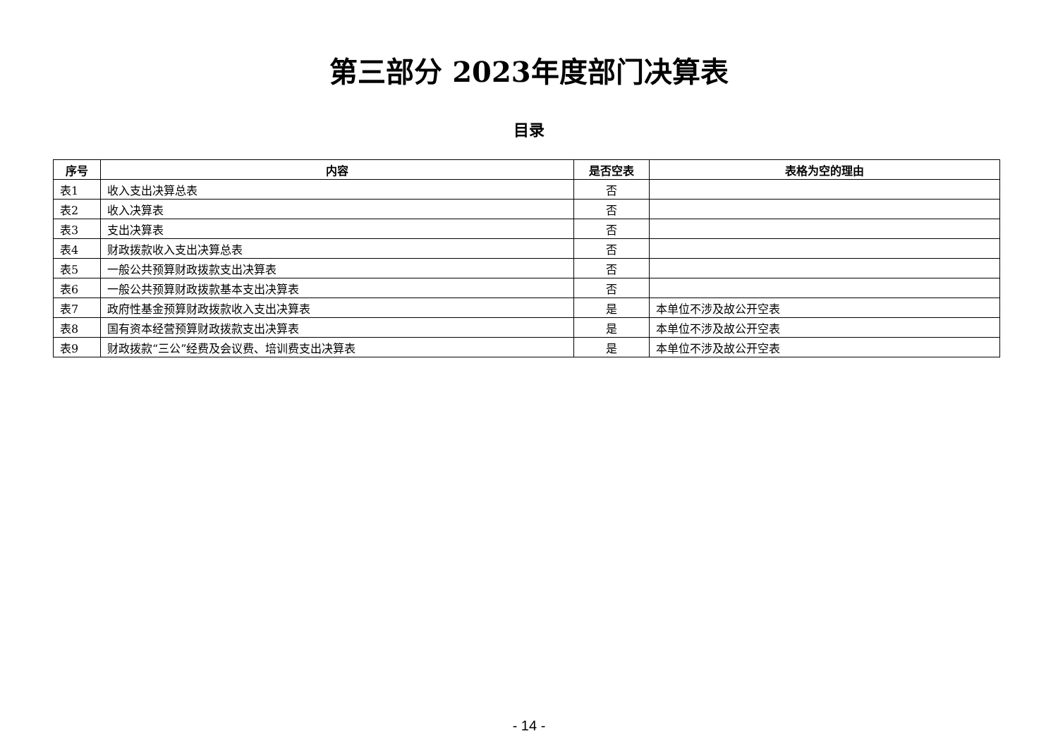第三部分 2023年度部门决算表
目录
| 序号 | 内容 | 是否空表 | 表格为空的理由 |
| --- | --- | --- | --- |
| 表1 | 收入支出决算总表 | 否 | |
| 表2 | 收入决算表 | 否 | |
| 表3 | 支出决算表 | 否 | |
| 表4 | 财政拨款收入支出决算总表 | 否 | |
| 表5 | 一般公共预算财政拨款支出决算表 | 否 | |
| 表6 | 一般公共预算财政拨款基本支出决算表 | 否 | |
| 表7 | 政府性基金预算财政拨款收入支出决算表 | 是 | 本单位不涉及故公开空表 |
| 表8 | 国有资本经营预算财政拨款支出决算表 | 是 | 本单位不涉及故公开空表 |
| 表9 | 财政拨款“三公”经费及会议费、培训费支出决算表 | 是 | 本单位不涉及故公开空表 |
- 14 -